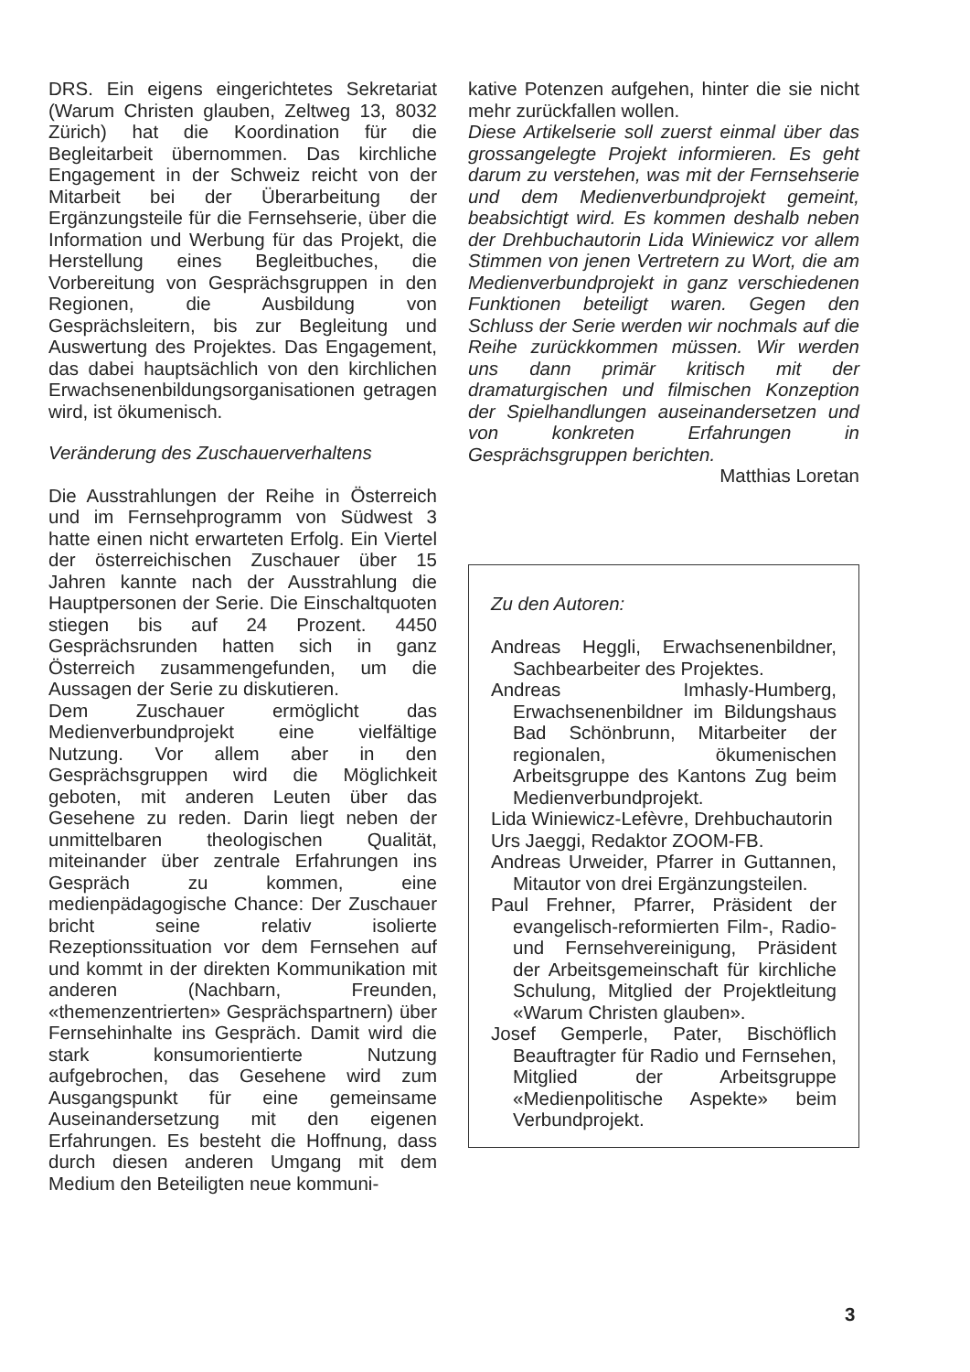DRS. Ein eigens eingerichtetes Sekretariat (Warum Christen glauben, Zeltweg 13, 8032 Zürich) hat die Koordination für die Begleitarbeit übernommen. Das kirchliche Engagement in der Schweiz reicht von der Mitarbeit bei der Überarbeitung der Ergänzungsteile für die Fernsehserie, über die Information und Werbung für das Projekt, die Herstellung eines Begleitbuches, die Vorbereitung von Gesprächsgruppen in den Regionen, die Ausbildung von Gesprächsleitern, bis zur Begleitung und Auswertung des Projektes. Das Engagement, das dabei hauptsächlich von den kirchlichen Erwachsenenbildungsorganisationen getragen wird, ist ökumenisch.
Veränderung des Zuschauerverhaltens
Die Ausstrahlungen der Reihe in Österreich und im Fernsehprogramm von Südwest 3 hatte einen nicht erwarteten Erfolg. Ein Viertel der österreichischen Zuschauer über 15 Jahren kannte nach der Ausstrahlung die Hauptpersonen der Serie. Die Einschaltquoten stiegen bis auf 24 Prozent. 4450 Gesprächsrunden hatten sich in ganz Österreich zusammengefunden, um die Aussagen der Serie zu diskutieren.
Dem Zuschauer ermöglicht das Medienverbundprojekt eine vielfältige Nutzung. Vor allem aber in den Gesprächsgruppen wird die Möglichkeit geboten, mit anderen Leuten über das Gesehene zu reden. Darin liegt neben der unmittelbaren theologischen Qualität, miteinander über zentrale Erfahrungen ins Gespräch zu kommen, eine medienpädagogische Chance: Der Zuschauer bricht seine relativ isolierte Rezeptionssituation vor dem Fernsehen auf und kommt in der direkten Kommunikation mit anderen (Nachbarn, Freunden, «themenzentrierten» Gesprächspartnern) über Fernsehinhalte ins Gespräch. Damit wird die stark konsumorientierte Nutzung aufgebrochen, das Gesehene wird zum Ausgangspunkt für eine gemeinsame Auseinandersetzung mit den eigenen Erfahrungen. Es besteht die Hoffnung, dass durch diesen anderen Umgang mit dem Medium den Beteiligten neue kommuni-
kative Potenzen aufgehen, hinter die sie nicht mehr zurückfallen wollen.
Diese Artikelserie soll zuerst einmal über das grossangelegte Projekt informieren. Es geht darum zu verstehen, was mit der Fernsehserie und dem Medienverbundprojekt gemeint, beabsichtigt wird. Es kommen deshalb neben der Drehbuchautorin Lida Winiewicz vor allem Stimmen von jenen Vertretern zu Wort, die am Medienverbundprojekt in ganz verschiedenen Funktionen beteiligt waren. Gegen den Schluss der Serie werden wir nochmals auf die Reihe zurückkommen müssen. Wir werden uns dann primär kritisch mit der dramaturgischen und filmischen Konzeption der Spielhandlungen auseinandersetzen und von konkreten Erfahrungen in Gesprächsgruppen berichten.
Matthias Loretan
Zu den Autoren:
Andreas Heggli, Erwachsenenbildner, Sachbearbeiter des Projektes.
Andreas Imhasly-Humberg, Erwachsenenbildner im Bildungshaus Bad Schönbrunn, Mitarbeiter der regionalen, ökumenischen Arbeitsgruppe des Kantons Zug beim Medienverbundprojekt.
Lida Winiewicz-Lefèvre, Drehbuchautorin
Urs Jaeggi, Redaktor ZOOM-FB.
Andreas Urweider, Pfarrer in Guttannen, Mitautor von drei Ergänzungsteilen.
Paul Frehner, Pfarrer, Präsident der evangelisch-reformierten Film-, Radio- und Fernsehvereinigung, Präsident der Arbeitsgemeinschaft für kirchliche Schulung, Mitglied der Projektleitung «Warum Christen glauben».
Josef Gemperle, Pater, Bischöflich Beauftragter für Radio und Fernsehen, Mitglied der Arbeitsgruppe «Medienpolitische Aspekte» beim Verbundprojekt.
3